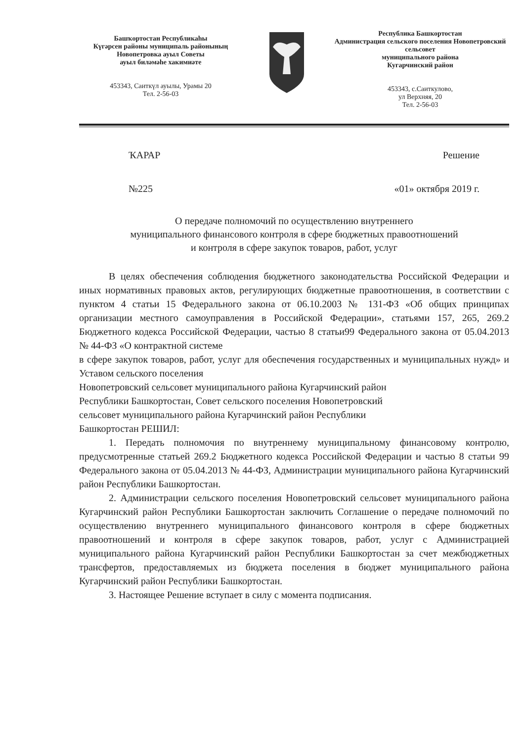Башҡортостан Республикаһы
Күгәрсен районы муниципаль районының
Новопетровка ауыл Советы
ауыл биләмәһе хакимиәте
453343, Саиткүл ауылы, Урамы 20
Тел. 2-56-03
Республика Башкортостан
Администрация сельского поселения Новопетровский сельсовет
муниципального района
Кугарчинский район
453343, с.Саиткулово,
ул Верхняя, 20
Тел. 2-56-03
ҠАРАР Решение
№225 «01» октября 2019 г.
О передаче полномочий по осуществлению внутреннего
муниципального финансового контроля в сфере бюджетных правоотношений
и контроля в сфере закупок товаров, работ, услуг
В целях обеспечения соблюдения бюджетного законодательства Российской Федерации и иных нормативных правовых актов, регулирующих бюджетные правоотношения, в соответствии с пунктом 4 статьи 15 Федерального закона от 06.10.2003 № 131-ФЗ «Об общих принципах организации местного самоуправления в Российской Федерации», статьями 157, 265, 269.2 Бюджетного кодекса Российской Федерации, частью 8 статьи99 Федерального закона от 05.04.2013 № 44-ФЗ «О контрактной системе
в сфере закупок товаров, работ, услуг для обеспечения государственных и муниципальных нужд» и Уставом сельского поселения
Новопетровский сельсовет муниципального района Кугарчинский район
Республики Башкортостан, Совет сельского поселения Новопетровский
сельсовет муниципального района Кугарчинский район Республики
Башкортостан РЕШИЛ:
1. Передать полномочия по внутреннему муниципальному финансовому контролю, предусмотренные статьей 269.2 Бюджетного кодекса Российской Федерации и частью 8 статьи 99 Федерального закона от 05.04.2013 № 44-ФЗ, Администрации муниципального района Кугарчинский район Республики Башкортостан.
2. Администрации сельского поселения Новопетровский сельсовет муниципального района Кугарчинский район Республики Башкортостан заключить Соглашение о передаче полномочий по осуществлению внутреннего муниципального финансового контроля в сфере бюджетных правоотношений и контроля в сфере закупок товаров, работ, услуг с Администрацией муниципального района Кугарчинский район Республики Башкортостан за счет межбюджетных трансфертов, предоставляемых из бюджета поселения в бюджет муниципального района Кугарчинский район Республики Башкортостан.
3. Настоящее Решение вступает в силу с момента подписания.